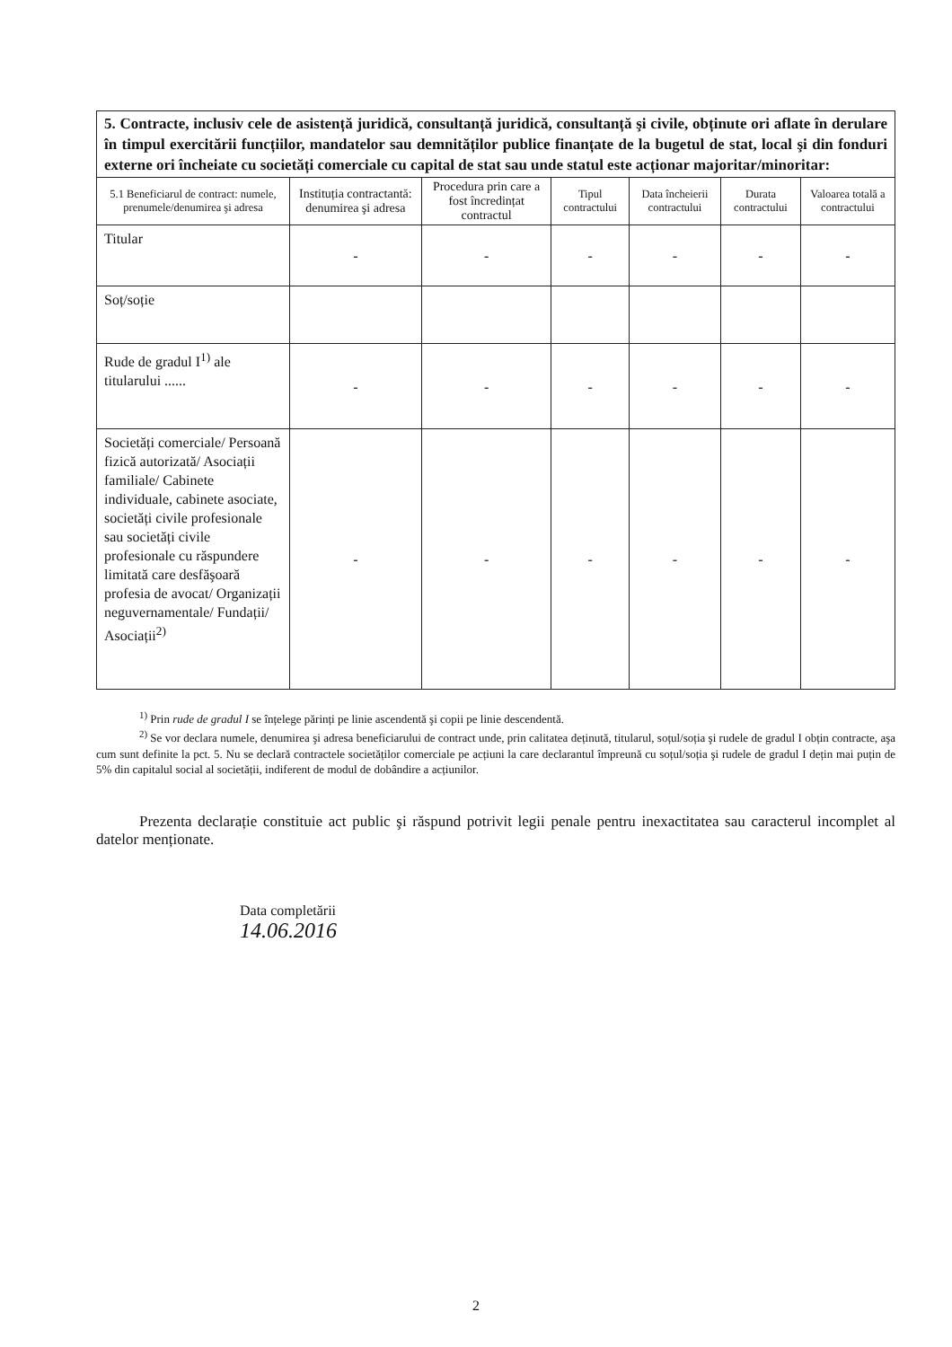| 5. Contracte, inclusiv cele de asistență juridică, consultanță juridică, consultanță şi civile, obținute ori aflate în derulare în timpul exercitării funcțiilor, mandatelor sau demnităților publice finanțate de la bugetul de stat, local şi din fonduri externe ori încheiate cu societăți comerciale cu capital de stat sau unde statul este acționar majoritar/minoritar: | | | | | | |
| 5.1 Beneficiarul de contract: numele, prenumele/denumirea şi adresa | Instituția contractantă: denumirea şi adresa | Procedura prin care a fost încredințat contractul | Tipul contractului | Data încheierii contractului | Durata contractului | Valoarea totală a contractului |
| Titular | - | - | - | - | - | - |
| Soț/soție | | | | | | |
| Rude de gradul I<sup>1)</sup> ale titularului ...... | - | - | - | - | - | - |
| Societăți comerciale/ Persoană fizică autorizată/ Asociații familiale/ Cabinete individuale, cabinete asociate, societăți civile profesionale sau societăți civile profesionale cu răspundere limitată care desfăşoară profesia de avocat/ Organizații neguvernamentale/ Fundații/ Asociații<sup>2)</sup> | - | - | - | - | - | - |
<sup>1)</sup> Prin rude de gradul I se înțelege părinți pe linie ascendentă şi copii pe linie descendentă.
<sup>2)</sup> Se vor declara numele, denumirea şi adresa beneficiarului de contract unde, prin calitatea deținută, titularul, soțul/soția şi rudele de gradul I obțin contracte, aşa cum sunt definite la pct. 5. Nu se declară contractele societăților comerciale pe acțiuni la care declarantul împreună cu soțul/soția şi rudele de gradul I dețin mai puțin de 5% din capitalul social al societății, indiferent de modul de dobândire a acțiunilor.
Prezenta declarație constituie act public şi răspund potrivit legii penale pentru inexactitatea sau caracterul incomplet al datelor menționate.
Data completării
14.06.2016
2